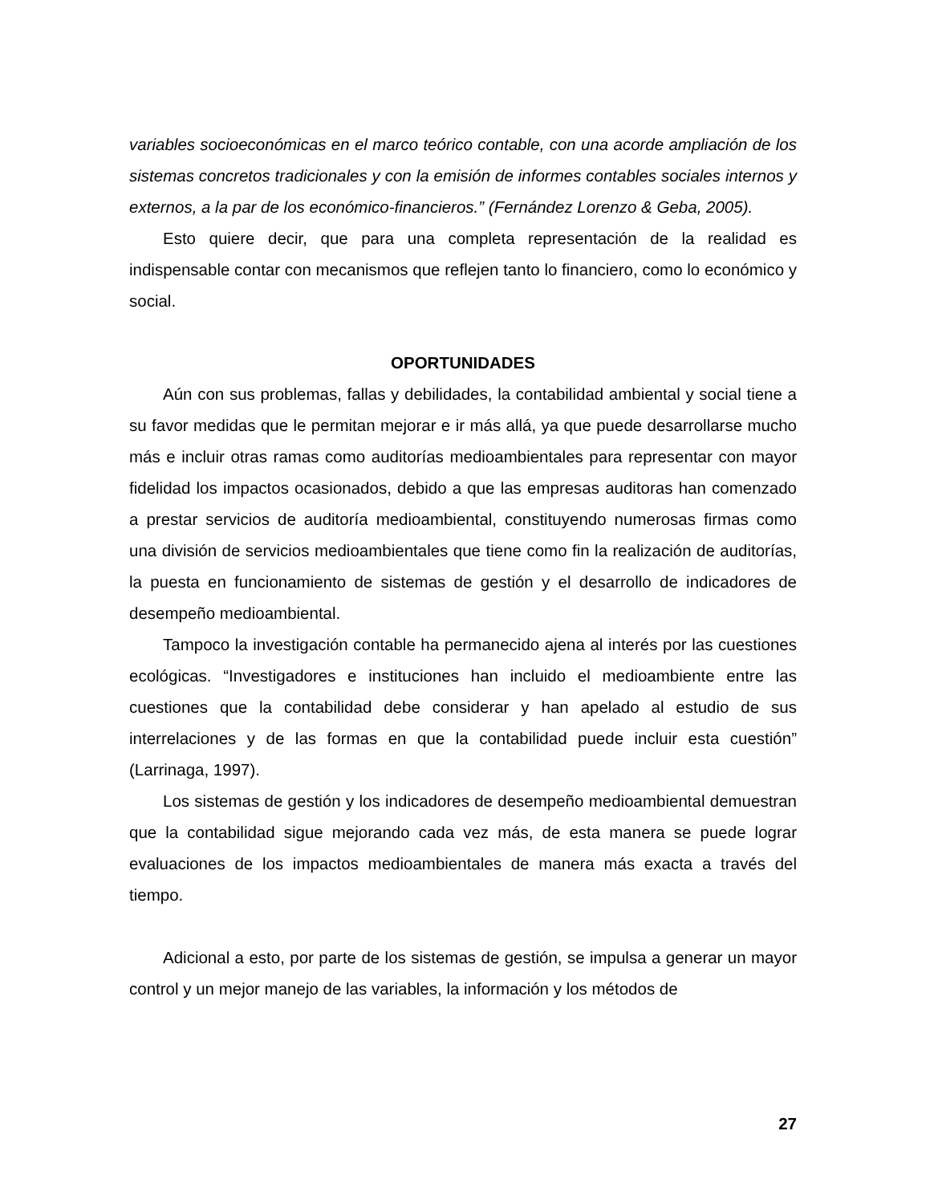variables socioeconómicas en el marco teórico contable, con una acorde ampliación de los sistemas concretos tradicionales y con la emisión de informes contables sociales internos y externos, a la par de los económico-financieros.” (Fernández Lorenzo & Geba, 2005).
Esto quiere decir, que para una completa representación de la realidad es indispensable contar con mecanismos que reflejen tanto lo financiero, como lo económico y social.
OPORTUNIDADES
Aún con sus problemas, fallas y debilidades, la contabilidad ambiental y social tiene a su favor medidas que le permitan mejorar e ir más allá, ya que puede desarrollarse mucho más e incluir otras ramas como auditorías medioambientales para representar con mayor fidelidad los impactos ocasionados, debido a que las empresas auditoras han comenzado a prestar servicios de auditoría medioambiental, constituyendo numerosas firmas como una división de servicios medioambientales que tiene como fin la realización de auditorías, la puesta en funcionamiento de sistemas de gestión y el desarrollo de indicadores de desempeño medioambiental.
Tampoco la investigación contable ha permanecido ajena al interés por las cuestiones ecológicas. “Investigadores e instituciones han incluido el medioambiente entre las cuestiones que la contabilidad debe considerar y han apelado al estudio de sus interrelaciones y de las formas en que la contabilidad puede incluir esta cuestión” (Larrinaga, 1997).
Los sistemas de gestión y los indicadores de desempeño medioambiental demuestran que la contabilidad sigue mejorando cada vez más, de esta manera se puede lograr evaluaciones de los impactos medioambientales de manera más exacta a través del tiempo.
Adicional a esto, por parte de los sistemas de gestión, se impulsa a generar un mayor control y un mejor manejo de las variables, la información y los métodos de
27